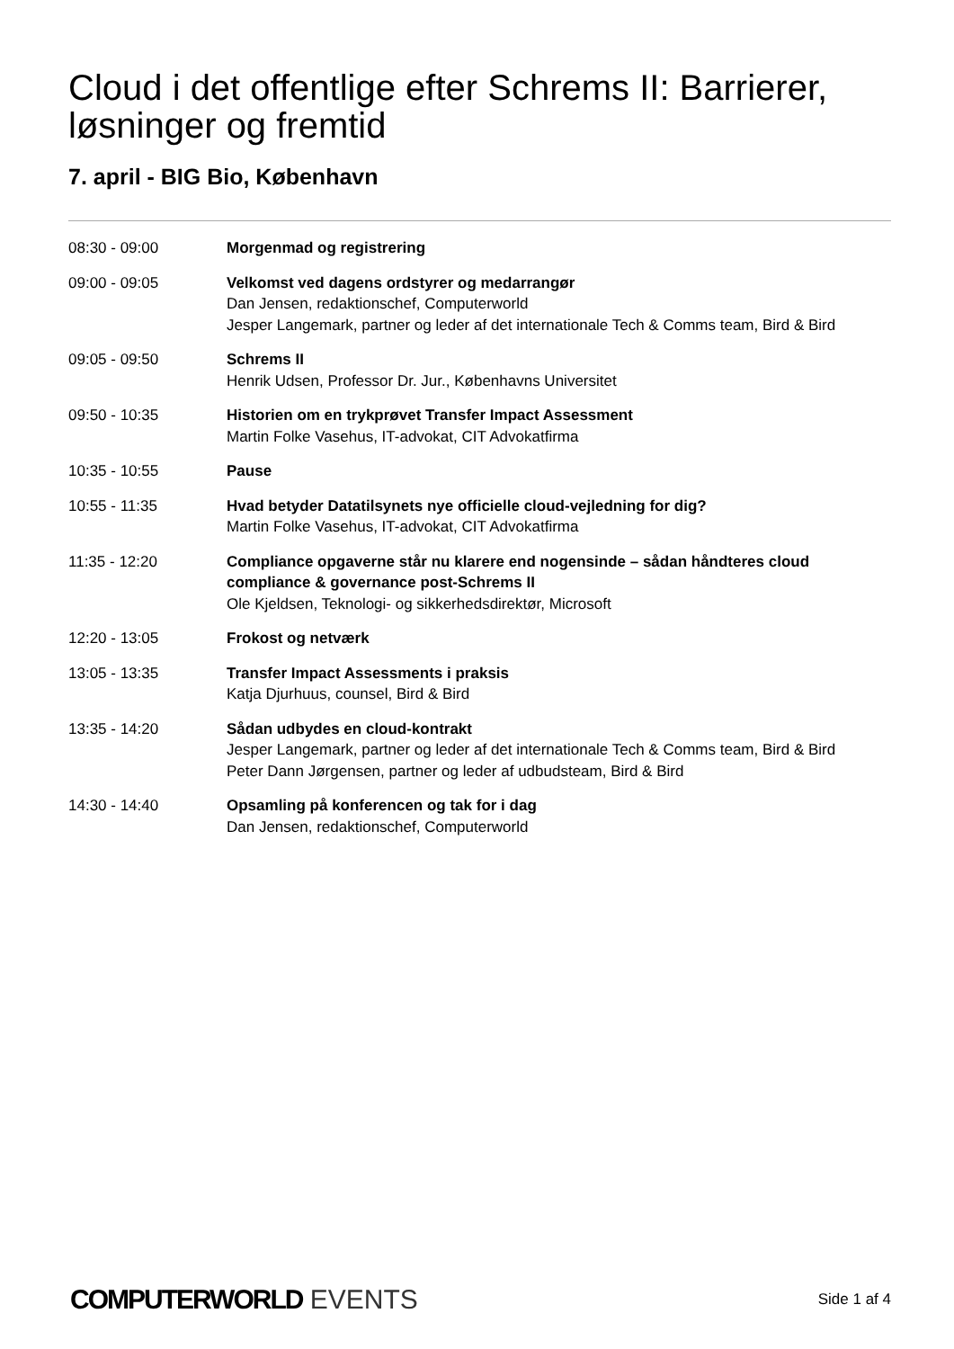Cloud i det offentlige efter Schrems II: Barrierer, løsninger og fremtid
7. april - BIG Bio, København
| 08:30 - 09:00 | Morgenmad og registrering |
| 09:00 - 09:05 | Velkomst ved dagens ordstyrer og medarrangør Dan Jensen, redaktionschef, Computerworld Jesper Langemark, partner og leder af det internationale Tech & Comms team, Bird & Bird |
| 09:05 - 09:50 | Schrems II Henrik Udsen, Professor Dr. Jur., Københavns Universitet |
| 09:50 - 10:35 | Historien om en trykprøvet Transfer Impact Assessment Martin Folke Vasehus, IT-advokat, CIT Advokatfirma |
| 10:35 - 10:55 | Pause |
| 10:55 - 11:35 | Hvad betyder Datatilsynets nye officielle cloud-vejledning for dig? Martin Folke Vasehus, IT-advokat, CIT Advokatfirma |
| 11:35 - 12:20 | Compliance opgaverne står nu klarere end nogensinde – sådan håndteres cloud compliance & governance post-Schrems II Ole Kjeldsen, Teknologi- og sikkerhedsdirektør, Microsoft |
| 12:20 - 13:05 | Frokost og netværk |
| 13:05 - 13:35 | Transfer Impact Assessments i praksis Katja Djurhuus, counsel, Bird & Bird |
| 13:35 - 14:20 | Sådan udbydes en cloud-kontrakt Jesper Langemark, partner og leder af det internationale Tech & Comms team, Bird & Bird Peter Dann Jørgensen, partner og leder af udbudsteam, Bird & Bird |
| 14:30 - 14:40 | Opsamling på konferencen og tak for i dag Dan Jensen, redaktionschef, Computerworld |
COMPUTERWORLD EVENTS
Side 1 af 4